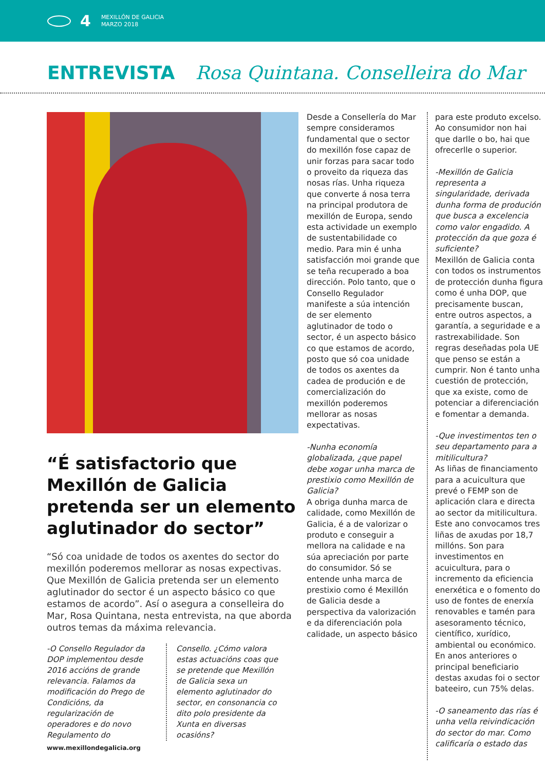4
MEXILLÓN DE GALICIA
MARZO 2018
ENTREVISTA Rosa Quintana. Conselleira do Mar
“É satisfactorio que Mexillón de Galicia pretenda ser un elemento aglutinador do sector”
“Só coa unidade de todos os axentes do sector do mexillón poderemos mellorar as nosas expectivas. Que Mexillón de Galicia pretenda ser un elemento aglutinador do sector é un aspecto básico co que estamos de acordo”. Así o asegura a conselleira do Mar, Rosa Quintana, nesta entrevista, na que aborda outros temas da máxima relevancia.
-O Consello Regulador da DOP implementou desde 2016 accións de grande relevancia. Falamos da modificación do Prego de Condicións, da regularización de operadores e do novo Regulamento do
Consello. ¿Cómo valora estas actuacións coas que se pretende que Mexillón de Galicia sexa un elemento aglutinador do sector, en consonancia co dito polo presidente da Xunta en diversas ocasións?
Desde a Consellería do Mar sempre consideramos fundamental que o sector do mexillón fose capaz de unir forzas para sacar todo o proveito da riqueza das nosas rías. Unha riqueza que converte á nosa terra na principal produtora de mexillón de Europa, sendo esta actividade un exemplo de sustentabilidade co medio. Para min é unha satisfacción moi grande que se teña recuperado a boa dirección. Polo tanto, que o Consello Regulador manifeste a súa intención de ser elemento aglutinador de todo o sector, é un aspecto básico co que estamos de acordo, posto que só coa unidade de todos os axentes da cadea de produción e de comercialización do mexillón poderemos mellorar as nosas expectativas.
-Nunha economía globalizada, ¿que papel debe xogar unha marca de prestixio como Mexillón de Galicia?
A obriga dunha marca de calidade, como Mexillón de Galicia, é a de valorizar o produto e conseguir a mellora na calidade e na súa apreciación por parte do consumidor. Só se entende unha marca de prestixio como é Mexillón de Galicia desde a perspectiva da valorización e da diferenciación pola calidade, un aspecto básico
para este produto excelso. Ao consumidor non hai que darlle o bo, hai que ofrecerlle o superior.
-Mexillón de Galicia representa a singularidade, derivada dunha forma de produción que busca a excelencia como valor engadido. A protección da que goza é suficiente?
Mexillón de Galicia conta con todos os instrumentos de protección dunha figura como é unha DOP, que precisamente buscan, entre outros aspectos, a garantía, a seguridade e a rastrexabilidade. Son regras deseñadas pola UE que penso se están a cumprir. Non é tanto unha cuestión de protección, que xa existe, como de potenciar a diferenciación e fomentar a demanda.
-Que investimentos ten o seu departamento para a mitilicultura?
As liñas de financiamento para a acuicultura que prevé o FEMP son de aplicación clara e directa ao sector da mitilicultura. Este ano convocamos tres liñas de axudas por 18,7 millóns. Son para investimentos en acuicultura, para o incremento da eficiencia enerxética e o fomento do uso de fontes de enerxía renovables e tamén para asesoramento técnico, científico, xurídico, ambiental ou económico. En anos anteriores o principal beneficiario destas axudas foi o sector bateeiro, cun 75% delas.
-O saneamento das rías é unha vella reivindicación do sector do mar. Como calificaría o estado das
www.mexillondegalicia.org